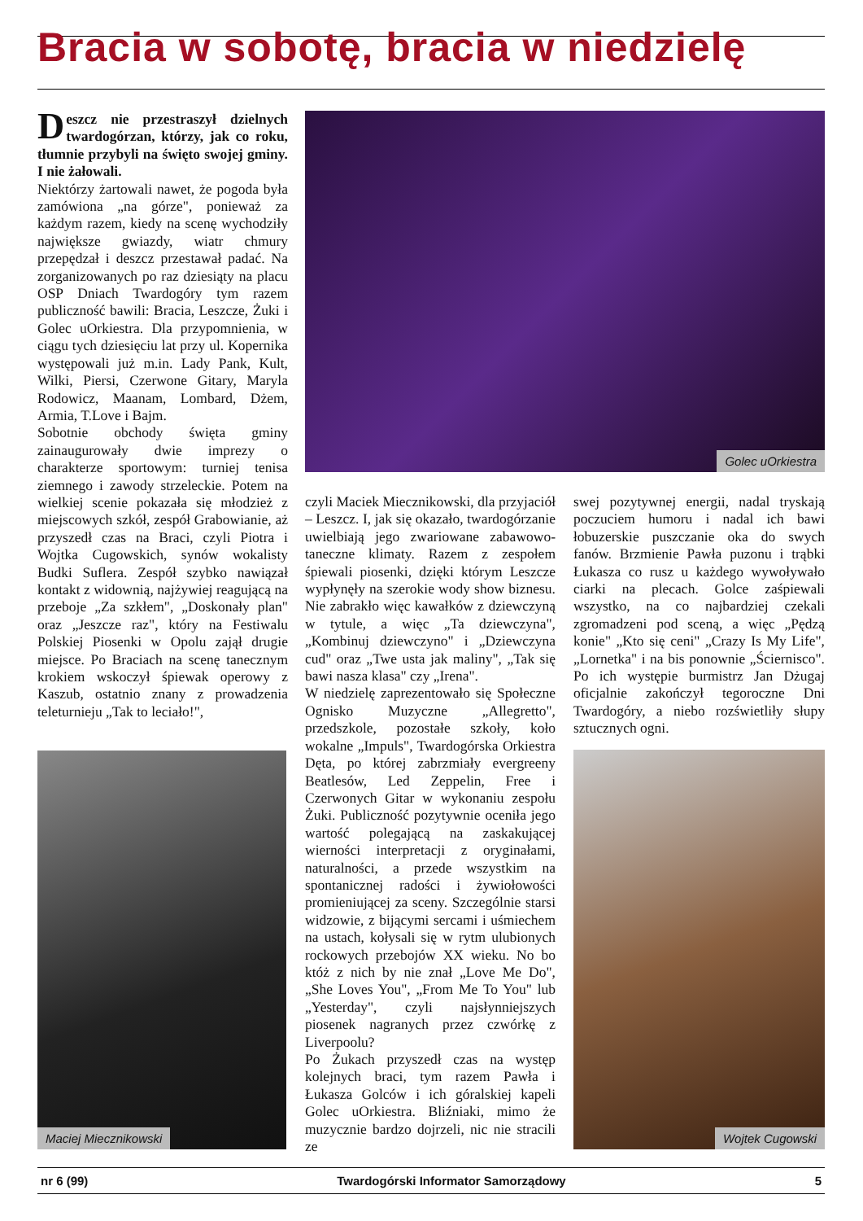Bracia w sobotę, bracia w niedzielę
Deszcz nie przestraszył dzielnych twardogórzan, którzy, jak co roku, tłumnie przybyli na święto swojej gminy. I nie żałowali.
Niektórzy żartowali nawet, że pogoda była zamówiona „na górze", ponieważ za każdym razem, kiedy na scenę wychodziły największe gwiazdy, wiatr chmury przepędzał i deszcz przestawał padać. Na zorganizowanych po raz dziesiąty na placu OSP Dniach Twardogóry tym razem publiczność bawili: Bracia, Leszcze, Żuki i Golec uOrkiestra. Dla przypomnienia, w ciągu tych dziesięciu lat przy ul. Kopernika występowali już m.in. Lady Pank, Kult, Wilki, Piersi, Czerwone Gitary, Maryla Rodowicz, Maanam, Lombard, Dżem, Armia, T.Love i Bajm.
Sobotnie obchody święta gminy zainaugurowały dwie imprezy o charakterze sportowym: turniej tenisa ziemnego i zawody strzeleckie. Potem na wielkiej scenie pokazała się młodzież z miejscowych szkół, zespół Grabowianie, aż przyszedł czas na Braci, czyli Piotra i Wojtka Cugowskich, synów wokalisty Budki Suflera. Zespół szybko nawiązał kontakt z widownią, najżywiej reagującą na przeboje „Za szkłem", „Doskonały plan" oraz „Jeszcze raz", który na Festiwalu Polskiej Piosenki w Opolu zajął drugie miejsce. Po Braciach na scenę tanecznym krokiem wskoczył śpiewak operowy z Kaszub, ostatnio znany z prowadzenia teleturnieju „Tak to leciało!",
Golec uOrkiestra
Maciej Miecznikowski
czyli Maciek Miecznikowski, dla przyjaciół – Leszcz. I, jak się okazało, twardogórzanie uwielbiają jego zwariowane zabawowo-taneczne klimaty. Razem z zespołem śpiewali piosenki, dzięki którym Leszcze wypłynęły na szerokie wody show biznesu. Nie zabrakło więc kawałków z dziewczyną w tytule, a więc „Ta dziewczyna", „Kombinuj dziewczyno" i „Dziewczyna cud" oraz „Twe usta jak maliny", „Tak się bawi nasza klasa" czy „Irena".
W niedzielę zaprezentowało się Społeczne Ognisko Muzyczne „Allegretto", przedszkole, pozostałe szkoły, koło wokalne „Impuls", Twardogórska Orkiestra Dęta, po której zabrzmiały evergreeny Beatlesów, Led Zeppelin, Free i Czerwonych Gitar w wykonaniu zespołu Żuki. Publiczność pozytywnie oceniła jego wartość polegającą na zaskakującej wierności interpretacji z oryginałami, naturalności, a przede wszystkim na spontanicznej radości i żywiołowości promieniującej za sceny. Szczególnie starsi widzowie, z bijącymi sercami i uśmiechem na ustach, kołysali się w rytm ulubionych rockowych przebojów XX wieku. No bo któż z nich by nie znał „Love Me Do", „She Loves You", „From Me To You" lub „Yesterday", czyli najsłynniejszych piosenek nagranych przez czwórkę z Liverpoolu?
Po Żukach przyszedł czas na występ kolejnych braci, tym razem Pawła i Łukasza Golców i ich góralskiej kapeli Golec uOrkiestra. Bliźniaki, mimo że muzycznie bardzo dojrzeli, nic nie stracili ze
swej pozytywnej energii, nadal tryskają poczuciem humoru i nadal ich bawi łobuzerskie puszczanie oka do swych fanów. Brzmienie Pawła puzonu i trąbki Łukasza co rusz u każdego wywoływało ciarki na plecach. Golce zaśpiewali wszystko, na co najbardziej czekali zgromadzeni pod sceną, a więc „Pędzą konie" „Kto się ceni" „Crazy Is My Life", „Lornetka" i na bis ponownie „Ściernisco". Po ich występie burmistrz Jan Dżugaj oficjalnie zakończył tegoroczne Dni Twardogóry, a niebo rozświetliły słupy sztucznych ogni.
Wojtek Cugowski
nr 6 (99) Twardogórski Informator Samorządowy 5